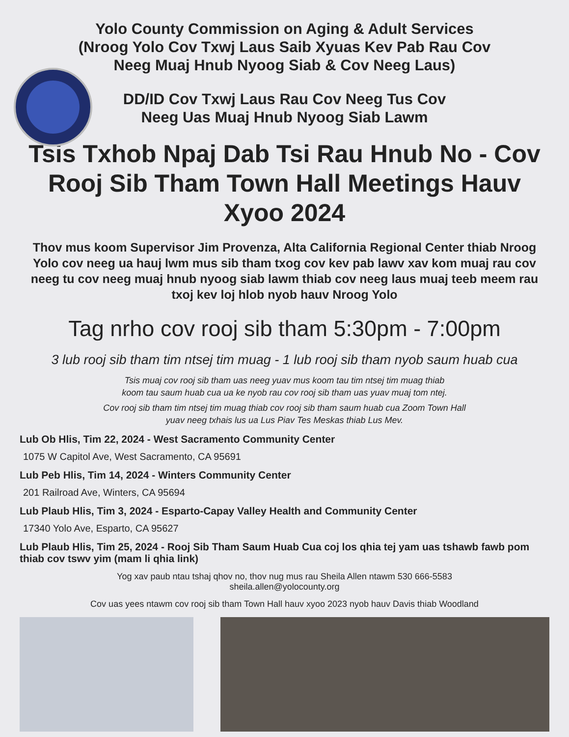Yolo County Commission on Aging & Adult Services
(Nroog Yolo Cov Txwj Laus Saib Xyuas Kev Pab Rau Cov
Neeg Muaj Hnub Nyoog Siab & Cov Neeg Laus)
DD/ID Cov Txwj Laus Rau Cov Neeg Tus Cov
Neeg Uas Muaj Hnub Nyoog Siab Lawm
Tsis Txhob Npaj Dab Tsi Rau Hnub No - Cov Rooj Sib Tham Town Hall Meetings Hauv Xyoo 2024
Thov mus koom Supervisor Jim Provenza, Alta California Regional Center thiab Nroog Yolo cov neeg ua hauj lwm mus sib tham txog cov kev pab lawv xav kom muaj rau cov neeg tu cov neeg muaj hnub nyoog siab lawm thiab cov neeg laus muaj teeb meem rau txoj kev loj hlob nyob hauv Nroog Yolo
Tag nrho cov rooj sib tham 5:30pm - 7:00pm
3 lub rooj sib tham tim ntsej tim muag - 1 lub rooj sib tham nyob saum huab cua
Tsis muaj cov rooj sib tham uas neeg yuav mus koom tau tim ntsej tim muag thiab
koom tau saum huab cua ua ke nyob rau cov rooj sib tham uas yuav muaj tom ntej.
Cov rooj sib tham tim ntsej tim muag thiab cov rooj sib tham saum huab cua Zoom Town Hall
yuav neeg txhais lus ua Lus Piav Tes Meskas thiab Lus Mev.
Lub Ob Hlis, Tim 22, 2024 - West Sacramento Community Center
1075 W Capitol Ave, West Sacramento, CA 95691
Lub Peb Hlis, Tim 14, 2024 - Winters Community Center
201 Railroad Ave, Winters, CA 95694
Lub Plaub Hlis, Tim 3, 2024 - Esparto-Capay Valley Health and Community Center
17340 Yolo Ave, Esparto, CA 95627
Lub Plaub Hlis, Tim 25, 2024 - Rooj Sib Tham Saum Huab Cua coj los qhia tej yam uas tshawb fawb pom thiab cov tswv yim (mam li qhia link)
Yog xav paub ntau tshaj qhov no, thov nug mus rau Sheila Allen ntawm 530 666-5583
sheila.allen@yolocounty.org
Cov uas yees ntawm cov rooj sib tham Town Hall hauv xyoo 2023 nyob hauv Davis thiab Woodland